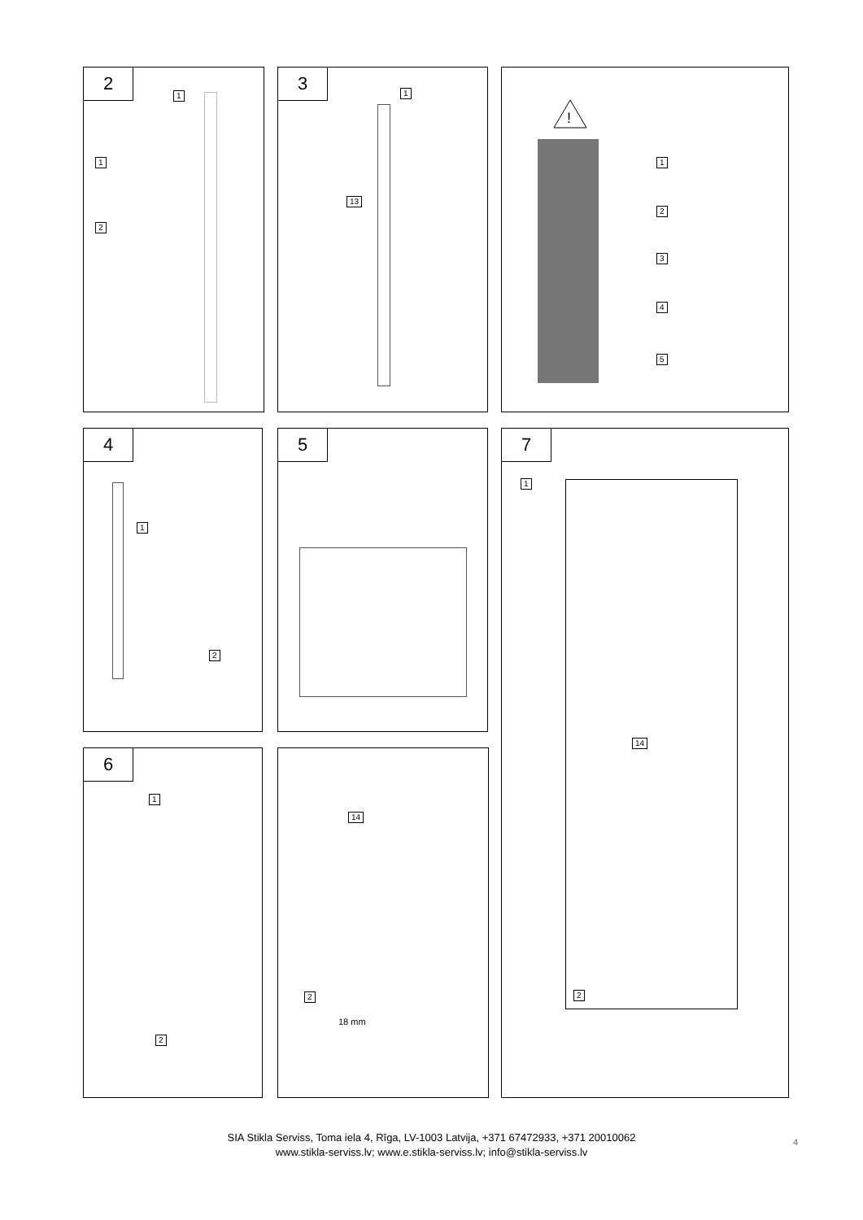2
1
1
2
3
1
13
!
1
2
3
4
5
4
1
2
5
7
1
14
2
6
1
2
14
2
18 mm
SIA Stikla Serviss, Toma iela 4, Rīga, LV-1003 Latvija, +371 67472933, +371 20010062
www.stikla-serviss.lv; www.e.stikla-serviss.lv; info@stikla-serviss.lv
4